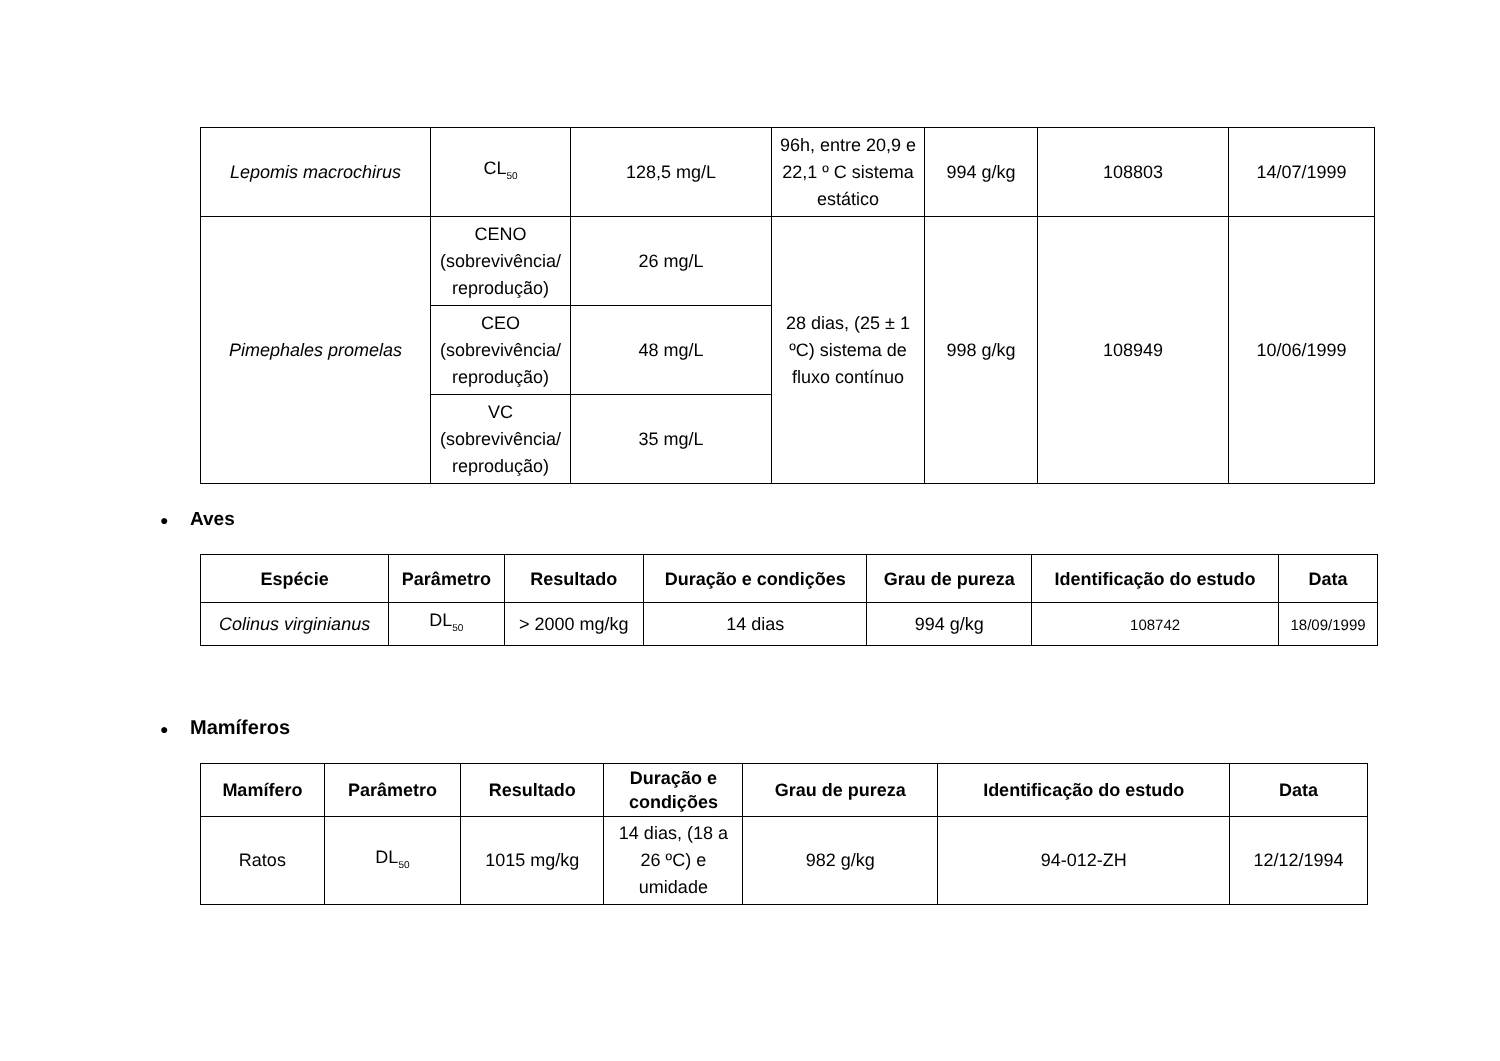| Lepomis macrochirus | CL<sub>50</sub> | 128,5 mg/L | 96h, entre 20,9 e 22,1 º C sistema estático | 994 g/kg | 108803 | 14/07/1999 |
| Pimephales promelas | CENO (sobrevivência/ reprodução) | 26 mg/L | 28 dias, (25 ± 1 ºC) sistema de fluxo contínuo | 998 g/kg | 108949 | 10/06/1999 |
| | CEO (sobrevivência/ reprodução) | 48 mg/L | | | | |
| | VC (sobrevivência/ reprodução) | 35 mg/L | | | | |
● Aves
| Espécie | Parâmetro | Resultado | Duração e condições | Grau de pureza | Identificação do estudo | Data |
| --- | --- | --- | --- | --- | --- | --- |
| Colinus virginianus | DL<sub>50</sub> | > 2000 mg/kg | 14 dias | 994 g/kg | 108742 | 18/09/1999 |
● Mamíferos
| Mamífero | Parâmetro | Resultado | Duração e condições | Grau de pureza | Identificação do estudo | Data |
| --- | --- | --- | --- | --- | --- | --- |
| Ratos | DL<sub>50</sub> | 1015 mg/kg | 14 dias, (18 a 26 ºC) e umidade | 982 g/kg | 94-012-ZH | 12/12/1994 |